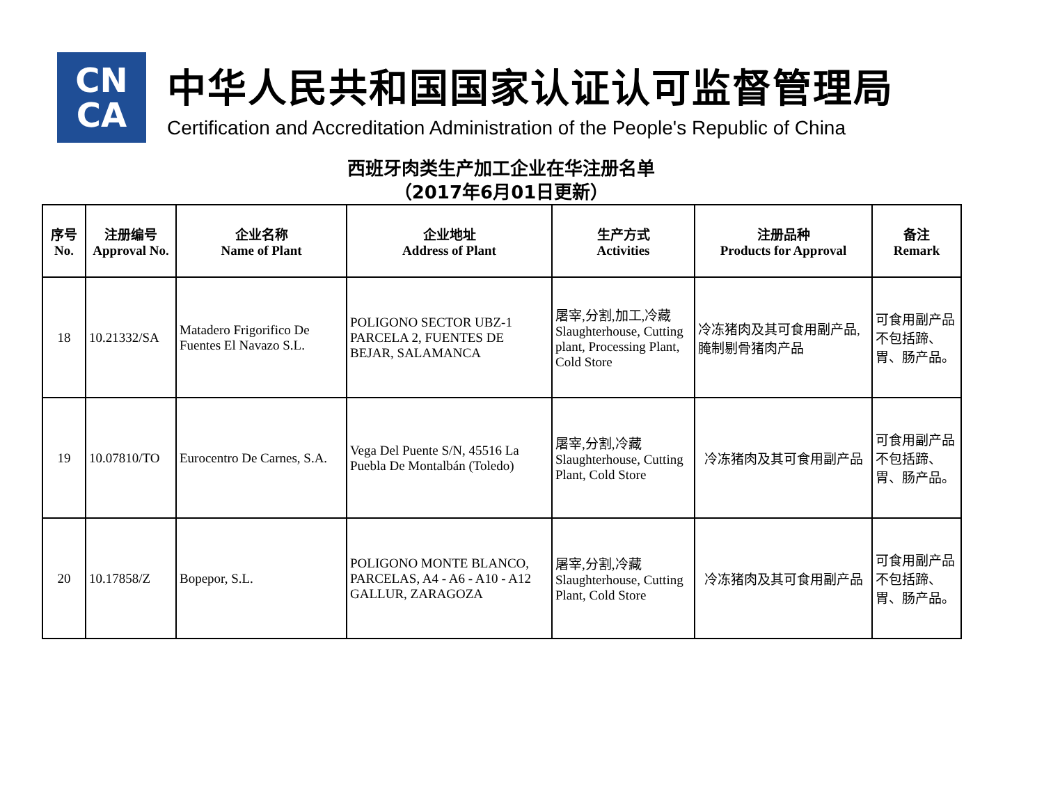CN
CA
中华人民共和国国家认证认可监督管理局
Certification and Accreditation Administration of the People's Republic of China
西班牙肉类生产加工企业在华注册名单
（2017年6月01日更新）
| 序号 No. | 注册编号 Approval No. | 企业名称 Name of Plant | 企业地址 Address of Plant | 生产方式 Activities | 注册品种 Products for Approval | 备注 Remark |
| --- | --- | --- | --- | --- | --- | --- |
| 18 | 10.21332/SA | Matadero Frigorifico De Fuentes El Navazo S.L. | POLIGONO SECTOR UBZ-1 PARCELA 2, FUENTES DE BEJAR, SALAMANCA | 屠宰,分割,加工,冷藏 Slaughterhouse, Cutting plant, Processing Plant, Cold Store | 冷冻猪肉及其可食用副产品,腌制剔骨猪肉产品 | 可食用副产品不包括蹄、胃、肠产品。 |
| 19 | 10.07810/TO | Eurocentro De Carnes, S.A. | Vega Del Puente S/N, 45516 La Puebla De Montalbán (Toledo) | 屠宰,分割,冷藏 Slaughterhouse, Cutting Plant, Cold Store | 冷冻猪肉及其可食用副产品 | 可食用副产品不包括蹄、胃、肠产品。 |
| 20 | 10.17858/Z | Bopepor, S.L. | POLIGONO MONTE BLANCO, PARCELAS, A4 - A6 - A10 - A12 GALLUR, ZARAGOZA | 屠宰,分割,冷藏 Slaughterhouse, Cutting Plant, Cold Store | 冷冻猪肉及其可食用副产品 | 可食用副产品不包括蹄、胃、肠产品。 |